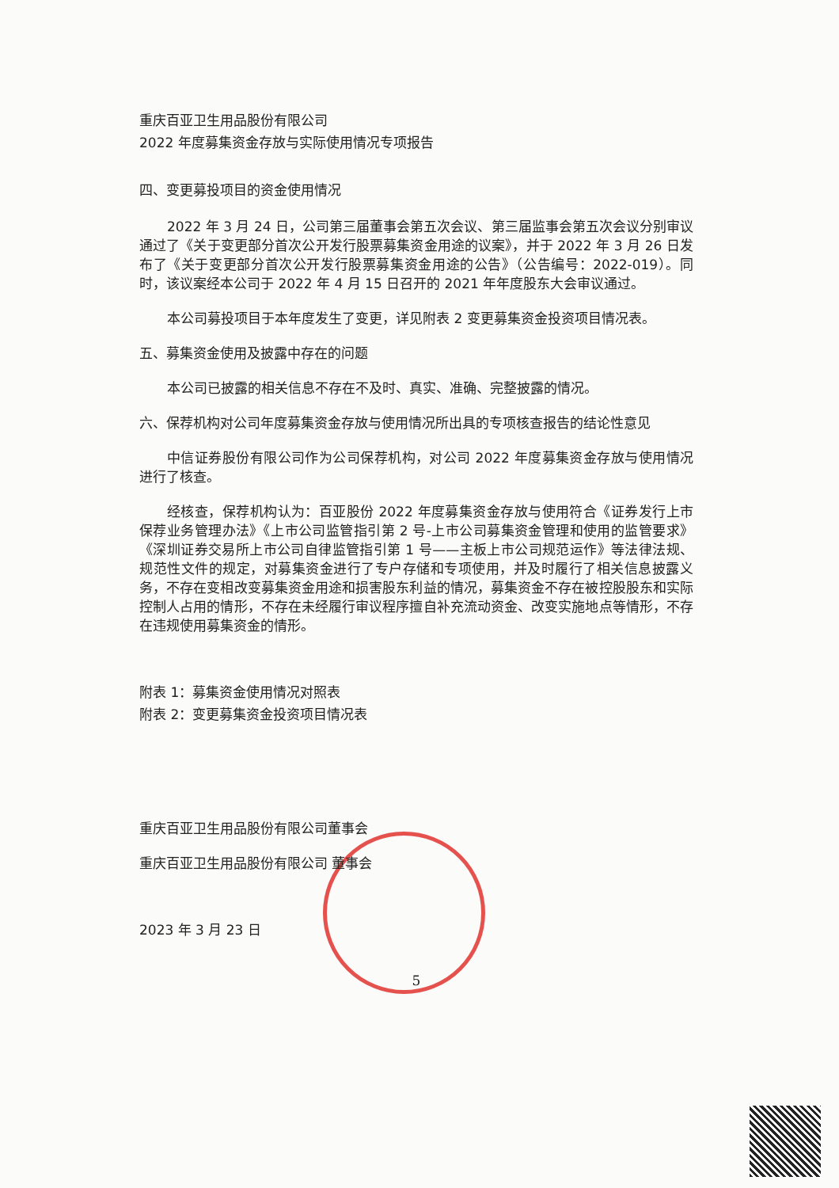重庆百亚卫生用品股份有限公司
2022 年度募集资金存放与实际使用情况专项报告
四、变更募投项目的资金使用情况
2022 年 3 月 24 日，公司第三届董事会第五次会议、第三届监事会第五次会议分别审议通过了《关于变更部分首次公开发行股票募集资金用途的议案》，并于 2022 年 3 月 26 日发布了《关于变更部分首次公开发行股票募集资金用途的公告》（公告编号：2022-019）。同时，该议案经本公司于 2022 年 4 月 15 日召开的 2021 年年度股东大会审议通过。
本公司募投项目于本年度发生了变更，详见附表 2 变更募集资金投资项目情况表。
五、募集资金使用及披露中存在的问题
本公司已披露的相关信息不存在不及时、真实、准确、完整披露的情况。
六、保荐机构对公司年度募集资金存放与使用情况所出具的专项核查报告的结论性意见
中信证券股份有限公司作为公司保荐机构，对公司 2022 年度募集资金存放与使用情况进行了核查。
经核查，保荐机构认为：百亚股份 2022 年度募集资金存放与使用符合《证券发行上市保荐业务管理办法》《上市公司监管指引第 2 号-上市公司募集资金管理和使用的监管要求》《深圳证券交易所上市公司自律监管指引第 1 号——主板上市公司规范运作》等法律法规、规范性文件的规定，对募集资金进行了专户存储和专项使用，并及时履行了相关信息披露义务，不存在变相改变募集资金用途和损害股东利益的情况，募集资金不存在被控股股东和实际控制人占用的情形，不存在未经履行审议程序擅自补充流动资金、改变实施地点等情形，不存在违规使用募集资金的情形。
附表 1：募集资金使用情况对照表
附表 2：变更募集资金投资项目情况表
重庆百亚卫生用品股份有限公司董事会
重庆百亚卫生用品股份有限公司 董事会
2023 年 3 月 23 日
5